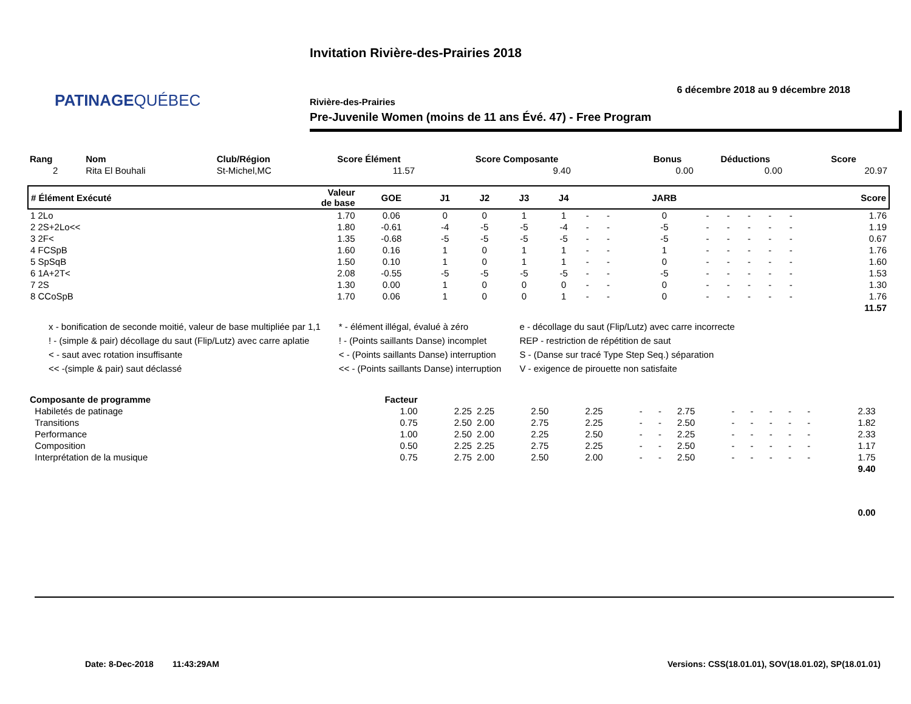PATINAGEQUÉBEC
Invitation Rivière-des-Prairies 2018
6 décembre 2018 au 9 décembre 2018
Rivière-des-Prairies
Pre-Juvenile Women (moins de 11 ans Évé. 47) - Free Program
| Rang | Nom | Club/Région | Score Élément | Score Composante | Bonus | Déductions | Score |
| --- | --- | --- | --- | --- | --- | --- | --- |
| 2 | Rita El Bouhali | St-Michel,MC | 11.57 | 9.40 | 0.00 | 0.00 | 20.97 |
| # Élément Exécuté | Valeur de base | GOE | J1 | J2 | J3 | J4 | | | JARB | | | | | | Score |
| --- | --- | --- | --- | --- | --- | --- | --- | --- | --- | --- | --- | --- | --- | --- | --- |
| 1 2Lo | 1.70 | 0.06 | 0 | 0 | 1 | 1 | - | - | 0 | - | - | - | - | - | 1.76 |
| 2 2S+2Lo<< | 1.80 | -0.61 | -4 | -5 | -5 | -4 | - | - | -5 | - | - | - | - | - | 1.19 |
| 3 2F< | 1.35 | -0.68 | -5 | -5 | -5 | -5 | - | - | -5 | - | - | - | - | - | 0.67 |
| 4 FCSpB | 1.60 | 0.16 | 1 | 0 | 1 | 1 | - | - | 1 | - | - | - | - | - | 1.76 |
| 5 SpSqB | 1.50 | 0.10 | 1 | 0 | 1 | 1 | - | - | 0 | - | - | - | - | - | 1.60 |
| 6 1A+2T< | 2.08 | -0.55 | -5 | -5 | -5 | -5 | - | - | -5 | - | - | - | - | - | 1.53 |
| 7 2S | 1.30 | 0.00 | 1 | 0 | 0 | 0 | - | - | 0 | - | - | - | - | - | 1.30 |
| 8 CCoSpB | 1.70 | 0.06 | 1 | 0 | 0 | 1 | - | - | 0 | - | - | - | - | - | 1.76 |
| | | | | | | | | | | | | | | | 11.57 |
x - bonification de seconde moitié, valeur de base multipliée par 1,1
! - (simple & pair) décollage du saut (Flip/Lutz) avec carre aplatie
< - saut avec rotation insuffisante
<< -(simple & pair) saut déclassé
* - élément illégal, évalué à zéro
! - (Points saillants Danse) incomplet
< - (Points saillants Danse) interruption
<< - (Points saillants Danse) interruption
e - décollage du saut (Flip/Lutz) avec carre incorrecte
REP - restriction de répétition de saut
S - (Danse sur tracé Type Step Seq.) séparation
V - exigence de pirouette non satisfaite
| Composante de programme | Facteur | | | | | | | | | | | | | | |
| --- | --- | --- | --- | --- | --- | --- | --- | --- | --- | --- | --- | --- | --- | --- | --- |
| Habiletés de patinage | 1.00 | 2.25 | 2.25 | 2.50 | 2.25 | - | - | 2.75 | - | - | - | - | - | 2.33 | |
| Transitions | 0.75 | 2.50 | 2.00 | 2.75 | 2.25 | - | - | 2.50 | - | - | - | - | - | 1.82 | |
| Performance | 1.00 | 2.50 | 2.00 | 2.25 | 2.50 | - | - | 2.25 | - | - | - | - | - | 2.33 | |
| Composition | 0.50 | 2.25 | 2.25 | 2.75 | 2.25 | - | - | 2.50 | - | - | - | - | - | 1.17 | |
| Interprétation de la musique | 0.75 | 2.75 | 2.00 | 2.50 | 2.00 | - | - | 2.50 | - | - | - | - | - | 1.75 | |
| | | | | | | | | | | | | | | 9.40 | |
| | | | | | | | | | | | | | | 0.00 | |
Date: 8-Dec-2018 11:43:29AM
Versions: CSS(18.01.01), SOV(18.01.02), SP(18.01.01)